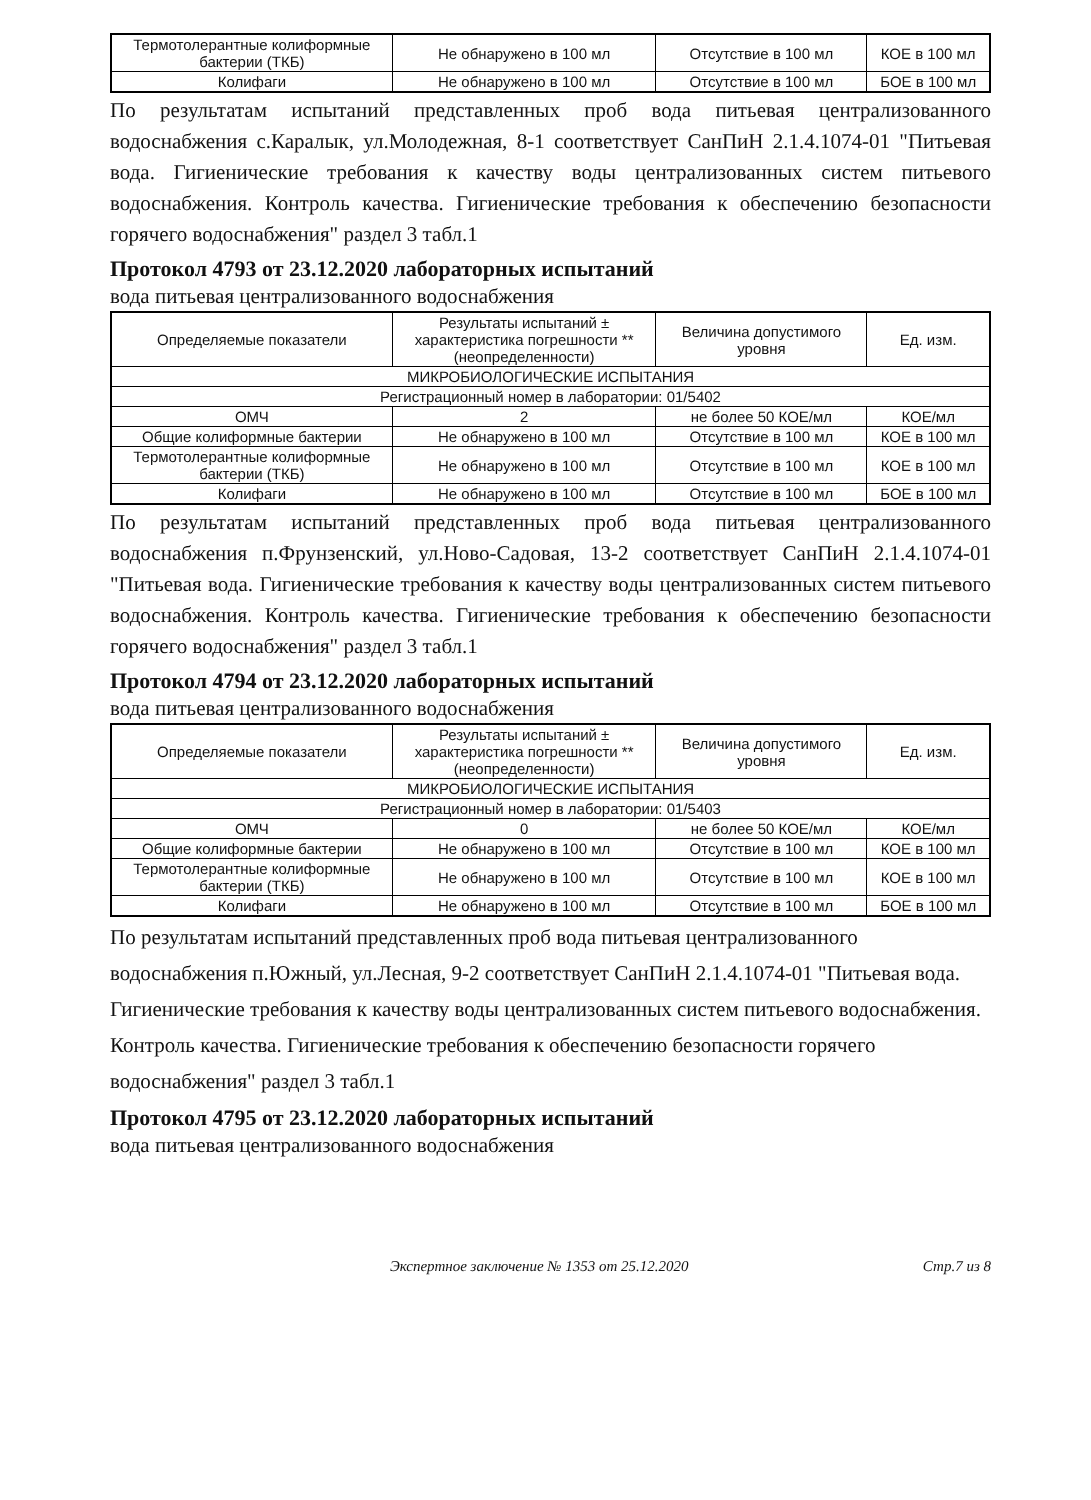| Термотолерантные колиформные бактерии (ТКБ) | Не обнаружено в 100 мл | Отсутствие в 100 мл | КОЕ в 100 мл |
| Колифаги | Не обнаружено в 100 мл | Отсутствие в 100 мл | БОЕ в 100 мл |
По результатам испытаний представленных проб вода питьевая централизованного водоснабжения с.Каралык, ул.Молодежная, 8-1 соответствует СанПиН 2.1.4.1074-01 "Питьевая вода. Гигиенические требования к качеству воды централизованных систем питьевого водоснабжения. Контроль качества. Гигиенические требования к обеспечению безопасности горячего водоснабжения" раздел 3 табл.1
Протокол 4793 от 23.12.2020 лабораторных испытаний
вода питьевая централизованного водоснабжения
| Определяемые показатели | Результаты испытаний ± характеристика погрешности **(неопределенности) | Величина допустимого уровня | Ед. изм. |
| --- | --- | --- | --- |
| МИКРОБИОЛОГИЧЕСКИЕ ИСПЫТАНИЯ | | | |
| Регистрационный номер в лаборатории: 01/5402 | | | |
| ОМЧ | 2 | не более 50 КОЕ/мл | КОЕ/мл |
| Общие колиформные бактерии | Не обнаружено в 100 мл | Отсутствие в 100 мл | КОЕ в 100 мл |
| Термотолерантные колиформные бактерии (ТКБ) | Не обнаружено в 100 мл | Отсутствие в 100 мл | КОЕ в 100 мл |
| Колифаги | Не обнаружено в 100 мл | Отсутствие в 100 мл | БОЕ в 100 мл |
По результатам испытаний представленных проб вода питьевая централизованного водоснабжения п.Фрунзенский, ул.Ново-Садовая, 13-2 соответствует СанПиН 2.1.4.1074-01 "Питьевая вода. Гигиенические требования к качеству воды централизованных систем питьевого водоснабжения. Контроль качества. Гигиенические требования к обеспечению безопасности горячего водоснабжения" раздел 3 табл.1
Протокол 4794 от 23.12.2020 лабораторных испытаний
вода питьевая централизованного водоснабжения
| Определяемые показатели | Результаты испытаний ± характеристика погрешности **(неопределенности) | Величина допустимого уровня | Ед. изм. |
| --- | --- | --- | --- |
| МИКРОБИОЛОГИЧЕСКИЕ ИСПЫТАНИЯ | | | |
| Регистрационный номер в лаборатории: 01/5403 | | | |
| ОМЧ | 0 | не более 50 КОЕ/мл | КОЕ/мл |
| Общие колиформные бактерии | Не обнаружено в 100 мл | Отсутствие в 100 мл | КОЕ в 100 мл |
| Термотолерантные колиформные бактерии (ТКБ) | Не обнаружено в 100 мл | Отсутствие в 100 мл | КОЕ в 100 мл |
| Колифаги | Не обнаружено в 100 мл | Отсутствие в 100 мл | БОЕ в 100 мл |
По результатам испытаний представленных проб вода питьевая централизованного водоснабжения п.Южный, ул.Лесная, 9-2 соответствует СанПиН 2.1.4.1074-01 "Питьевая вода. Гигиенические требования к качеству воды централизованных систем питьевого водоснабжения. Контроль качества. Гигиенические требования к обеспечению безопасности горячего водоснабжения" раздел 3 табл.1
Протокол 4795 от 23.12.2020 лабораторных испытаний
вода питьевая централизованного водоснабжения
Экспертное заключение № 1353 от 25.12.2020 Стр.7 из 8